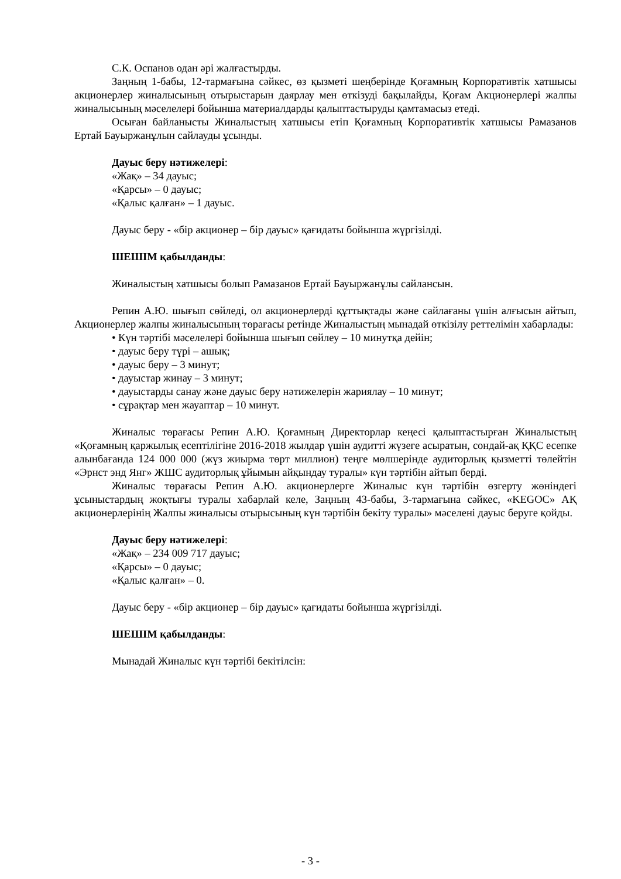С.К. Оспанов одан әрі жалғастырды.
Заңның 1-бабы, 12-тармағына сәйкес, өз қызметі шеңберінде Қоғамның Корпоративтік хатшысы акционерлер жиналысының отырыстарын даярлау мен өткізуді бақылайды, Қоғам Акционерлері жалпы жиналысының мәселелері бойынша материалдарды қалыптастыруды қамтамасыз етеді.
Осыған байланысты Жиналыстың хатшысы етіп Қоғамның Корпоративтік хатшысы Рамазанов Ертай Бауыржанұлын сайлауды ұсынды.
Дауыс беру нәтижелері:
«Жақ» – 34 дауыс;
«Қарсы» – 0 дауыс;
«Қалыс қалған» – 1 дауыс.
Дауыс беру - «бір акционер – бір дауыс» қағидаты бойынша жүргізілді.
ШЕШІМ қабылданды:
Жиналыстың хатшысы болып Рамазанов Ертай Бауыржанұлы сайлансын.
Репин А.Ю. шығып сөйледі, ол акционерлерді құттықтады және сайлағаны үшін алғысын айтып, Акционерлер жалпы жиналысының төрағасы ретінде Жиналыстың мынадай өткізілу реттелімін хабарлады:
• Күн тәртібі мәселелері бойынша шығып сөйлеу – 10 минутқа дейін;
• дауыс беру түрі – ашық;
• дауыс беру – 3 минут;
• дауыстар жинау – 3 минут;
• дауыстарды санау және дауыс беру нәтижелерін жариялау – 10 минут;
• сұрақтар мен жауаптар – 10 минут.
Жиналыс төрағасы Репин А.Ю. Қоғамның Директорлар кеңесі қалыптастырған Жиналыстың «Қоғамның қаржылық есептілігіне 2016-2018 жылдар үшін аудитті жүзеге асыратын, сондай-ақ ҚҚС есепке алынбағанда 124 000 000 (жүз жиырма төрт миллион) теңге мөлшерінде аудиторлық қызметті төлейтін «Эрнст энд Янг» ЖШС аудиторлық ұйымын айқындау туралы» күн тәртібін айтып берді.
Жиналыс төрағасы Репин А.Ю. акционерлерге Жиналыс күн тәртібін өзгерту жөніндегі ұсыныстардың жоқтығы туралы хабарлай келе, Заңның 43-бабы, 3-тармағына сәйкес, «KEGOC» АҚ акционерлерінің Жалпы жиналысы отырысының күн тәртібін бекіту туралы» мәселені дауыс беруге қойды.
Дауыс беру нәтижелері:
«Жақ» – 234 009 717 дауыс;
«Қарсы» – 0 дауыс;
«Қалыс қалған» – 0.
Дауыс беру - «бір акционер – бір дауыс» қағидаты бойынша жүргізілді.
ШЕШІМ қабылданды:
Мынадай Жиналыс күн тәртібі бекітілсін:
- 3 -